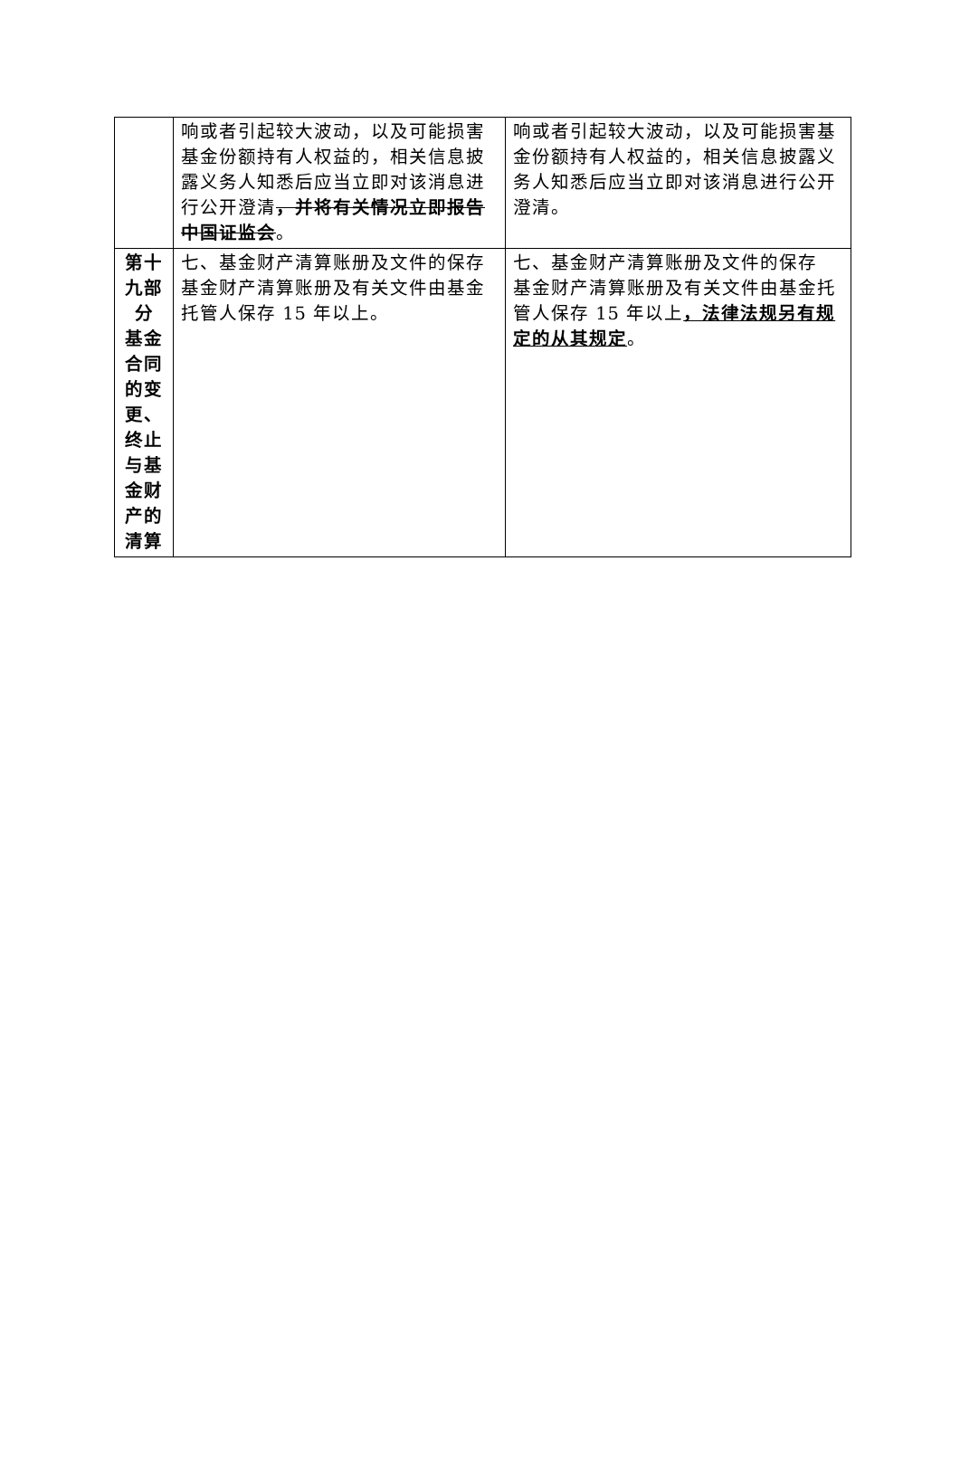| | 响或者引起较大波动，以及可能损害基金份额持有人权益的，相关信息披露义务人知悉后应当立即对该消息进行公开澄清 ，并将有关情况立即报告中国证监会 。 | 响或者引起较大波动，以及可能损害基金份额持有人权益的，相关信息披露义务人知悉后应当立即对该消息进行公开澄清。 |
| 第十九部分 基金合同的变更、终止与基金财产的清算 | 七、基金财产清算账册及文件的保存 基金财产清算账册及有关文件由基金托管人保存 15 年以上。 | 七、基金财产清算账册及文件的保存 基金财产清算账册及有关文件由基金托管人保存 15 年以上 ，法律法规另有规定的从其规定 。 |